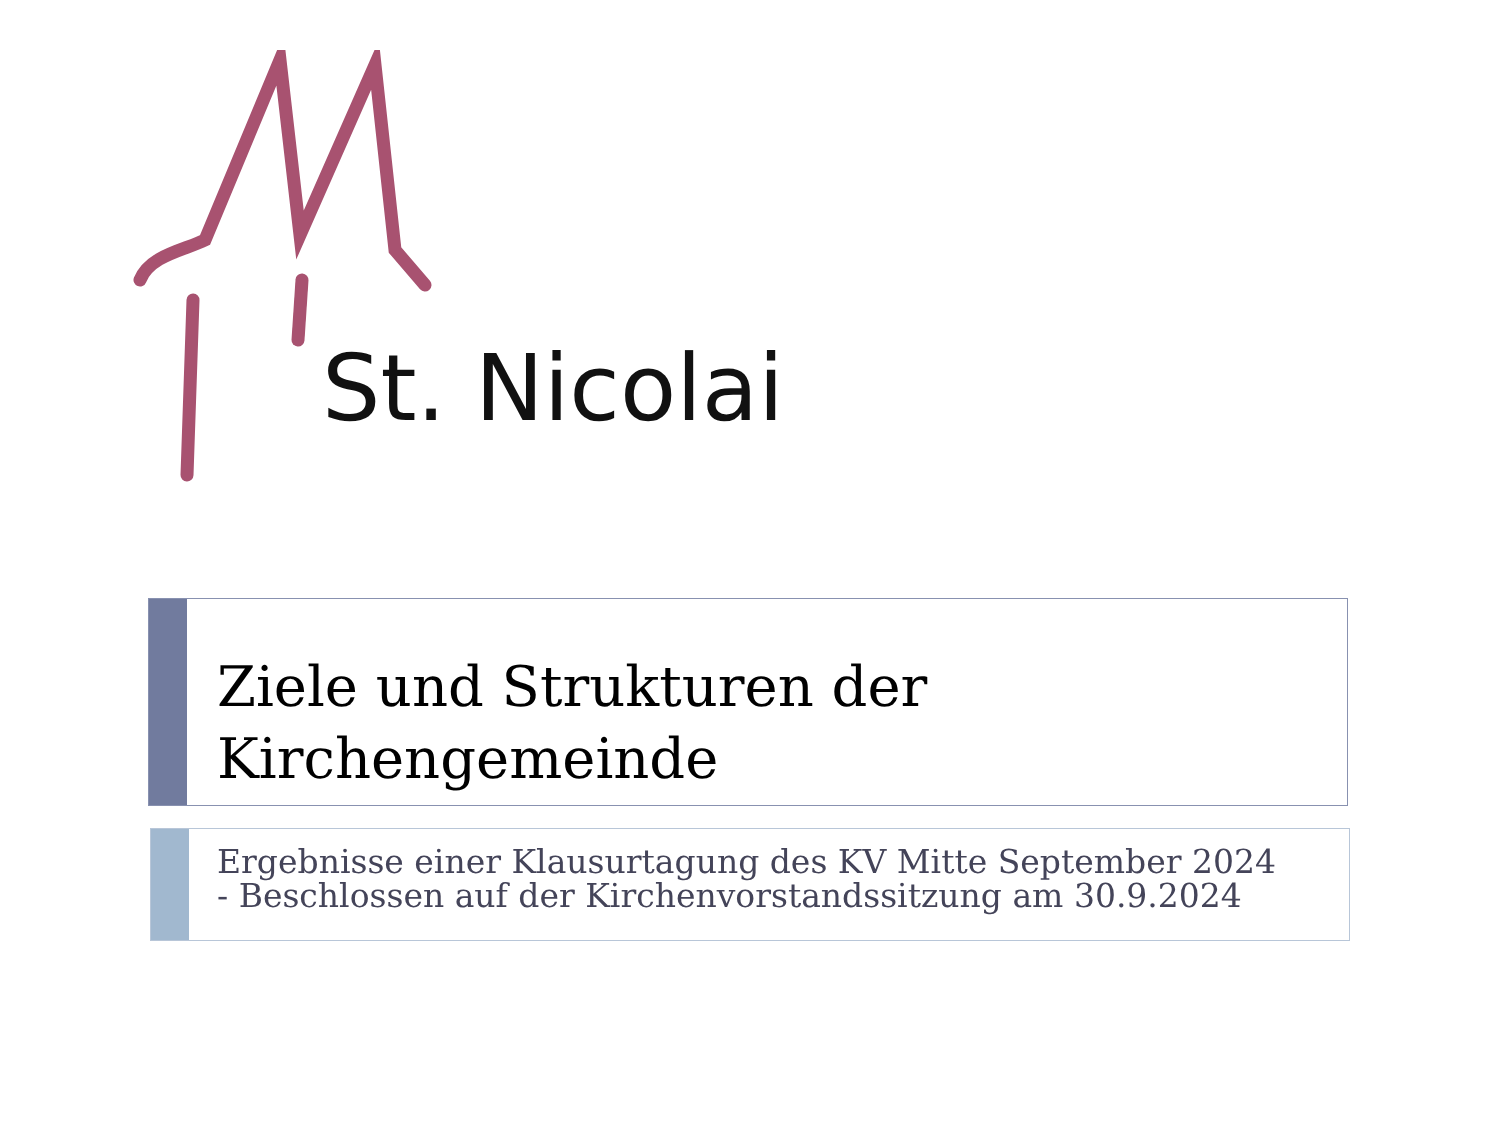St. Nicolai
Ziele und Strukturen der
Kirchengemeinde
Ergebnisse einer Klausurtagung des KV Mitte September 2024
- Beschlossen auf der Kirchenvorstandssitzung am 30.9.2024